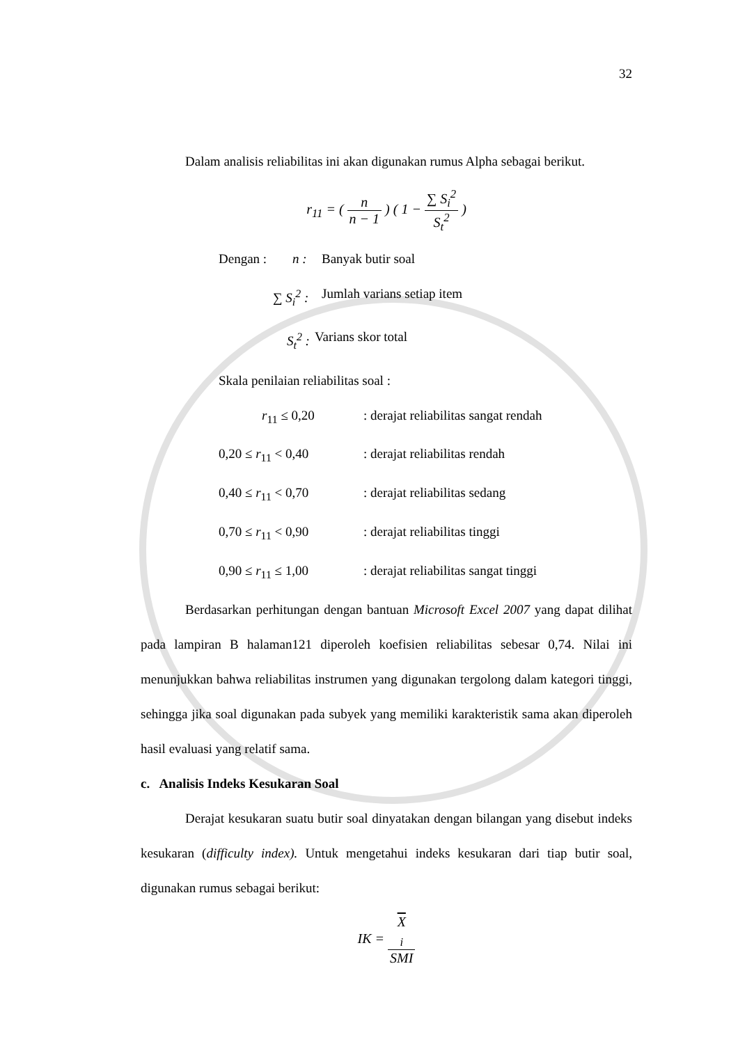32
Dalam analisis reliabilitas ini akan digunakan rumus Alpha sebagai berikut.
r<sub>11</sub> = ( n n − 1 ) ( 1 − ∑ S<sub>i</sub><sup>2</sup> S<sub>t</sub><sup>2</sup> )
Dengan : n : Banyak butir soal
∑ S<sub>i</sub><sup>2</sup> : Jumlah varians setiap item
S<sub>t</sub><sup>2</sup> : Varians skor total
Skala penilaian reliabilitas soal :
r<sub>11</sub> ≤ 0,20: derajat reliabilitas sangat rendah
0,20 ≤ r<sub>11</sub> < 0,40: derajat reliabilitas rendah
0,40 ≤ r<sub>11</sub> < 0,70: derajat reliabilitas sedang
0,70 ≤ r<sub>11</sub> < 0,90: derajat reliabilitas tinggi
0,90 ≤ r<sub>11</sub> ≤ 1,00: derajat reliabilitas sangat tinggi
Berdasarkan perhitungan dengan bantuan Microsoft Excel 2007 yang dapat dilihat pada lampiran B halaman121 diperoleh koefisien reliabilitas sebesar 0,74. Nilai ini menunjukkan bahwa reliabilitas instrumen yang digunakan tergolong dalam kategori tinggi, sehingga jika soal digunakan pada subyek yang memiliki karakteristik sama akan diperoleh hasil evaluasi yang relatif sama.
c. Analisis Indeks Kesukaran Soal
Derajat kesukaran suatu butir soal dinyatakan dengan bilangan yang disebut indeks kesukaran (difficulty index). Untuk mengetahui indeks kesukaran dari tiap butir soal, digunakan rumus sebagai berikut:
IK = X
<sub>i</sub> SMI